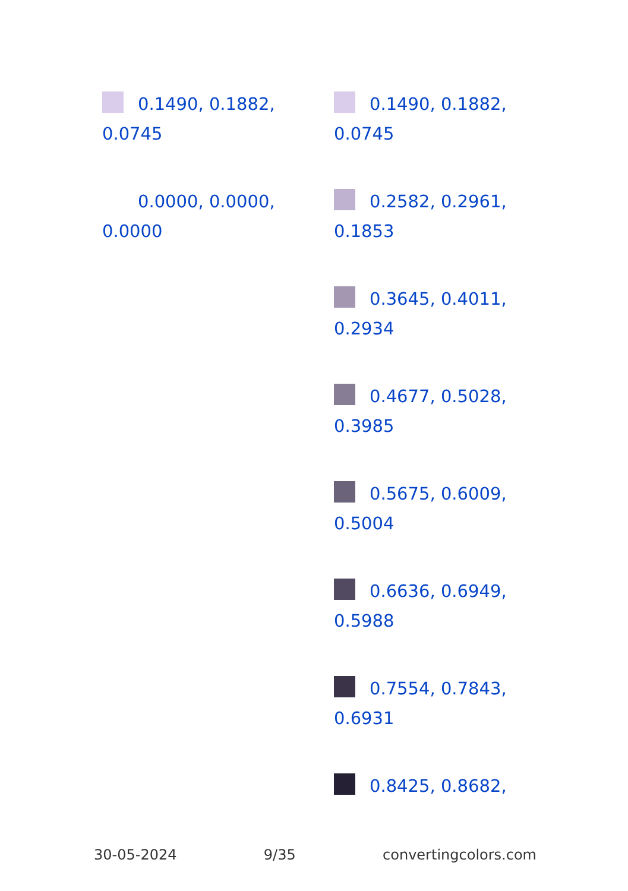0.1490, 0.1882, 0.0745
0.0000, 0.0000, 0.0000
0.1490, 0.1882, 0.0745
0.2582, 0.2961, 0.1853
0.3645, 0.4011, 0.2934
0.4677, 0.5028, 0.3985
0.5675, 0.6009, 0.5004
0.6636, 0.6949, 0.5988
0.7554, 0.7843, 0.6931
0.8425, 0.8682,
30-05-2024 9/35 convertingcolors.com